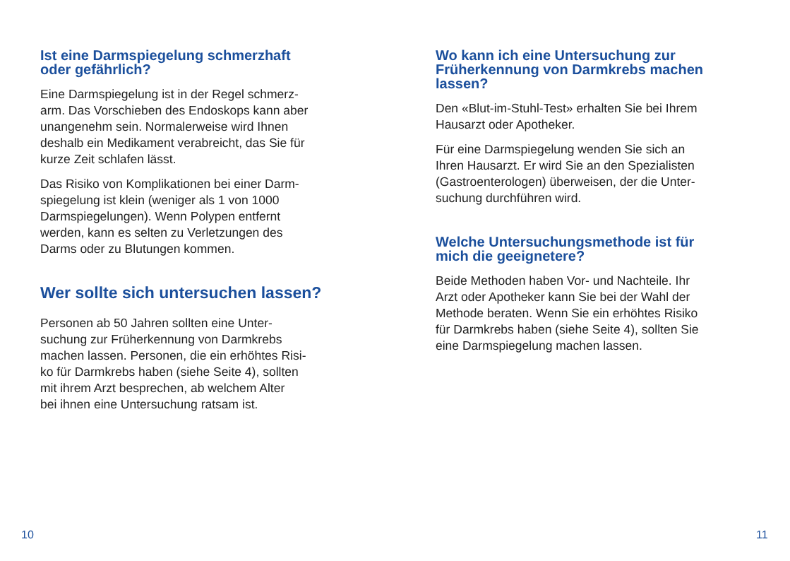Ist eine Darmspiegelung schmerzhaft
oder gefährlich?
Eine Darmspiegelung ist in der Regel schmerz-
arm. Das Vorschieben des Endoskops kann aber
unangenehm sein. Normalerweise wird Ihnen
deshalb ein Medikament verabreicht, das Sie für
kurze Zeit schlafen lässt.
Das Risiko von Komplikationen bei einer Darm-
spiegelung ist klein (weniger als 1 von 1000
Darmspiegelungen). Wenn Polypen entfernt
werden, kann es selten zu Verletzungen des
Darms oder zu Blutungen kommen.
Wer sollte sich untersuchen lassen?
Personen ab 50 Jahren sollten eine Unter-
suchung zur Früherkennung von Darmkrebs
machen lassen. Personen, die ein erhöhtes Risi-
ko für Darmkrebs haben (siehe Seite 4), sollten
mit ihrem Arzt besprechen, ab welchem Alter
bei ihnen eine Untersuchung ratsam ist.
Wo kann ich eine Untersuchung zur
Früherkennung von Darmkrebs machen
lassen?
Den «Blut-im-Stuhl-Test» erhalten Sie bei Ihrem
Hausarzt oder Apotheker.
Für eine Darmspiegelung wenden Sie sich an
Ihren Hausarzt. Er wird Sie an den Spezialisten
(Gastroenterologen) überweisen, der die Unter-
suchung durchführen wird.
Welche Untersuchungsmethode ist für
mich die geeignetere?
Beide Methoden haben Vor- und Nachteile. Ihr
Arzt oder Apotheker kann Sie bei der Wahl der
Methode beraten. Wenn Sie ein erhöhtes Risiko
für Darmkrebs haben (siehe Seite 4), sollten Sie
eine Darmspiegelung machen lassen.
10 11